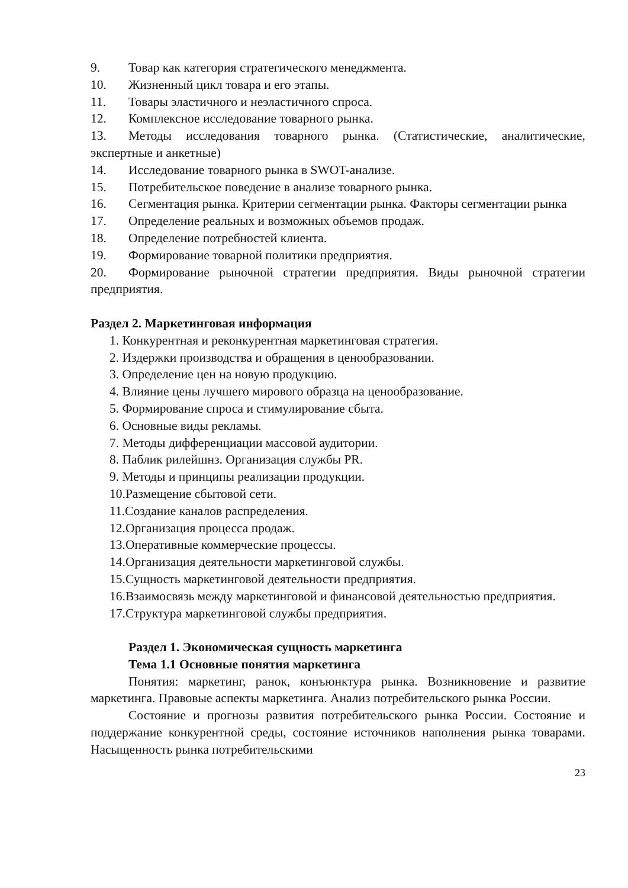9. Товар как категория стратегического менеджмента.
10. Жизненный цикл товара и его этапы.
11. Товары эластичного и неэластичного спроса.
12. Комплексное исследование товарного рынка.
13. Методы исследования товарного рынка. (Статистические, аналитические, экспертные и анкетные)
14. Исследование товарного рынка в SWOT-анализе.
15. Потребительское поведение в анализе товарного рынка.
16. Сегментация рынка. Критерии сегментации рынка. Факторы сегментации рынка
17. Определение реальных и возможных объемов продаж.
18. Определение потребностей клиента.
19. Формирование товарной политики предприятия.
20. Формирование рыночной стратегии предприятия. Виды рыночной стратегии предприятия.
Раздел 2. Маркетинговая информация
1. Конкурентная и реконкурентная маркетинговая стратегия.
2. Издержки производства и обращения в ценообразовании.
3. Определение цен на новую продукцию.
4. Влияние цены лучшего мирового образца на ценообразование.
5. Формирование спроса и стимулирование сбыта.
6. Основные виды рекламы.
7. Методы дифференциации массовой аудитории.
8. Паблик рилейшнз. Организация службы PR.
9. Методы и принципы реализации продукции.
10.Размещение сбытовой сети.
11.Создание каналов распределения.
12.Организация процесса продаж.
13.Оперативные коммерческие процессы.
14.Организация деятельности маркетинговой службы.
15.Сущность маркетинговой деятельности предприятия.
16.Взаимосвязь между маркетинговой и финансовой деятельностью предприятия.
17.Структура маркетинговой службы предприятия.
Раздел 1. Экономическая сущность маркетинга
Тема 1.1 Основные понятия маркетинга
Понятия: маркетинг, ранок, конъюнктура рынка. Возникновение и развитие маркетинга. Правовые аспекты маркетинга. Анализ потребительского рынка России.
Состояние и прогнозы развития потребительского рынка России. Состояние и поддержание конкурентной среды, состояние источников наполнения рынка товарами. Насыщенность рынка потребительскими
23